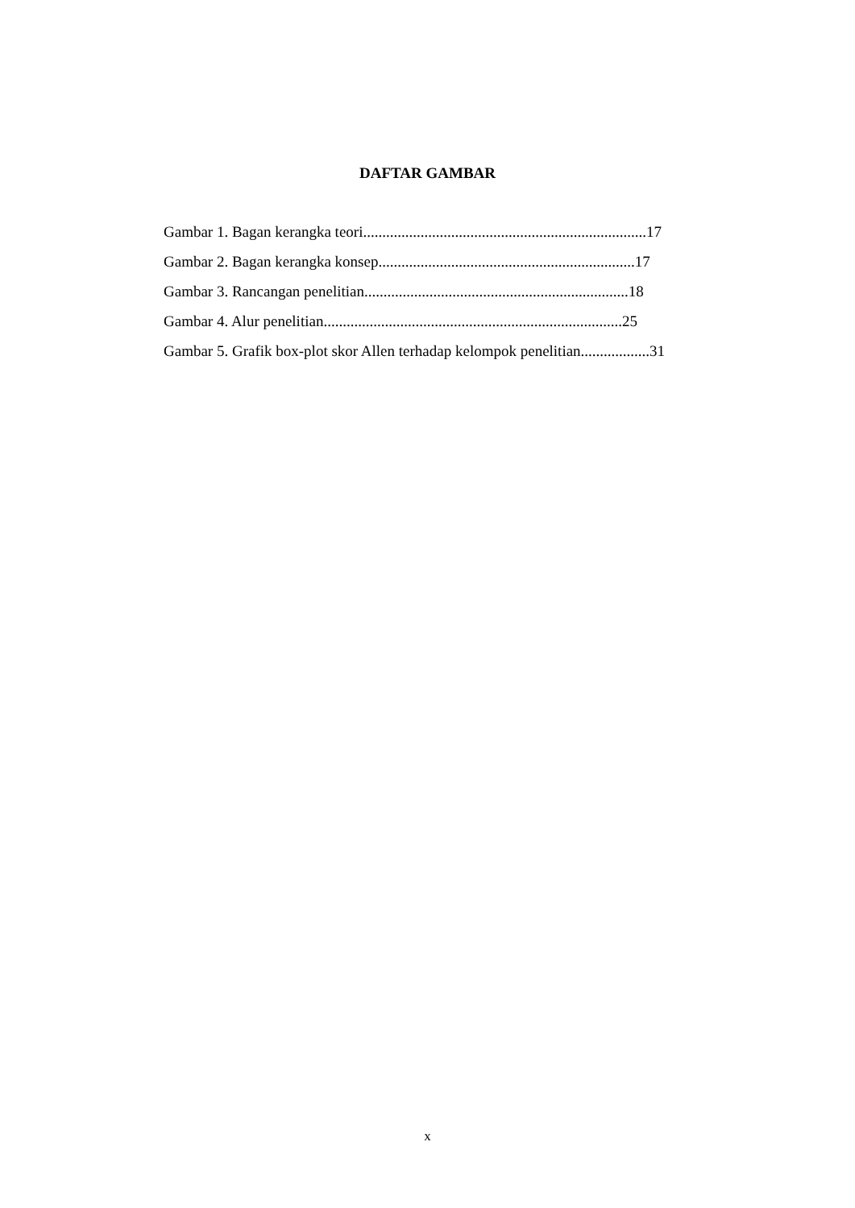DAFTAR GAMBAR
Gambar 1. Bagan kerangka teori..........................................................................17
Gambar 2. Bagan kerangka konsep...................................................................17
Gambar 3. Rancangan penelitian.....................................................................18
Gambar 4. Alur penelitian..............................................................................25
Gambar 5. Grafik box-plot skor Allen terhadap kelompok penelitian..................31
x